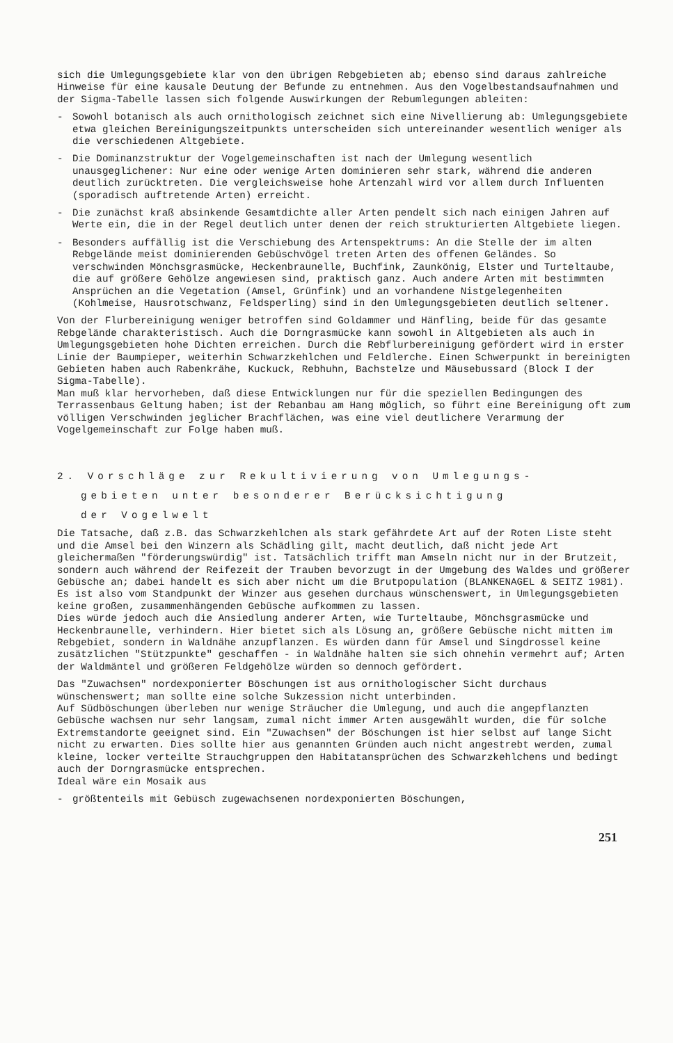sich die Umlegungsgebiete klar von den übrigen Rebgebieten ab; ebenso sind daraus zahlreiche Hinweise für eine kausale Deutung der Befunde zu entnehmen. Aus den Vogelbestandsaufnahmen und der Sigma-Tabelle lassen sich folgende Auswirkungen der Rebumlegungen ableiten:
- Sowohl botanisch als auch ornithologisch zeichnet sich eine Nivellierung ab: Umlegungsgebiete etwa gleichen Bereinigungszeitpunkts unterscheiden sich untereinander wesentlich weniger als die verschiedenen Altgebiete.
- Die Dominanzstruktur der Vogelgemeinschaften ist nach der Umlegung wesentlich unausgeglichener: Nur eine oder wenige Arten dominieren sehr stark, während die anderen deutlich zurücktreten. Die vergleichsweise hohe Artenzahl wird vor allem durch Influenten (sporadisch auftretende Arten) erreicht.
- Die zunächst kraß absinkende Gesamtdichte aller Arten pendelt sich nach einigen Jahren auf Werte ein, die in der Regel deutlich unter denen der reich strukturierten Altgebiete liegen.
- Besonders auffällig ist die Verschiebung des Artenspektrums: An die Stelle der im alten Rebgelände meist dominierenden Gebüschvögel treten Arten des offenen Geländes. So verschwinden Mönchsgrasmücke, Heckenbraunelle, Buchfink, Zaunkönig, Elster und Turteltaube, die auf größere Gehölze angewiesen sind, praktisch ganz. Auch andere Arten mit bestimmten Ansprüchen an die Vegetation (Amsel, Grünfink) und an vorhandene Nistgelegenheiten (Kohlmeise, Hausrotschwanz, Feldsperling) sind in den Umlegungsgebieten deutlich seltener.
Von der Flurbereinigung weniger betroffen sind Goldammer und Hänfling, beide für das gesamte Rebgelände charakteristisch. Auch die Dorngrasmücke kann sowohl in Altgebieten als auch in Umlegungsgebieten hohe Dichten erreichen. Durch die Rebflurbereinigung gefördert wird in erster Linie der Baumpieper, weiterhin Schwarzkehlchen und Feldlerche. Einen Schwerpunkt in bereinigten Gebieten haben auch Rabenkrähe, Kuckuck, Rebhuhn, Bachstelze und Mäusebussard (Block I der Sigma-Tabelle).
Man muß klar hervorheben, daß diese Entwicklungen nur für die speziellen Bedingungen des Terrassenbaus Geltung haben; ist der Rebanbau am Hang möglich, so führt eine Bereinigung oft zum völligen Verschwinden jeglicher Brachflächen, was eine viel deutlichere Verarmung der Vogelgemeinschaft zur Folge haben muß.
2. Vorschläge zur Rekultivierung von Umlegungs-
gebieten unter besonderer Berücksichtigung
der Vogelwelt
Die Tatsache, daß z.B. das Schwarzkehlchen als stark gefährdete Art auf der Roten Liste steht und die Amsel bei den Winzern als Schädling gilt, macht deutlich, daß nicht jede Art gleichermaßen "förderungswürdig" ist. Tatsächlich trifft man Amseln nicht nur in der Brutzeit, sondern auch während der Reifezeit der Trauben bevorzugt in der Umgebung des Waldes und größerer Gebüsche an; dabei handelt es sich aber nicht um die Brutpopulation (BLANKENAGEL & SEITZ 1981). Es ist also vom Standpunkt der Winzer aus gesehen durchaus wünschenswert, in Umlegungsgebieten keine großen, zusammenhängenden Gebüsche aufkommen zu lassen.
Dies würde jedoch auch die Ansiedlung anderer Arten, wie Turteltaube, Mönchsgrasmücke und Heckenbraunelle, verhindern. Hier bietet sich als Lösung an, größere Gebüsche nicht mitten im Rebgebiet, sondern in Waldnähe anzupflanzen. Es würden dann für Amsel und Singdrossel keine zusätzlichen "Stützpunkte" geschaffen - in Waldnähe halten sie sich ohnehin vermehrt auf; Arten der Waldmäntel und größeren Feldgehölze würden so dennoch gefördert.
Das "Zuwachsen" nordexponierter Böschungen ist aus ornithologischer Sicht durchaus wünschenswert; man sollte eine solche Sukzession nicht unterbinden.
Auf Südböschungen überleben nur wenige Sträucher die Umlegung, und auch die angepflanzten Gebüsche wachsen nur sehr langsam, zumal nicht immer Arten ausgewählt wurden, die für solche Extremstandorte geeignet sind. Ein "Zuwachsen" der Böschungen ist hier selbst auf lange Sicht nicht zu erwarten. Dies sollte hier aus genannten Gründen auch nicht angestrebt werden, zumal kleine, locker verteilte Strauchgruppen den Habitatansprüchen des Schwarzkehlchens und bedingt auch der Dorngrasmücke entsprechen.
Ideal wäre ein Mosaik aus
- größtenteils mit Gebüsch zugewachsenen nordexponierten Böschungen,
251